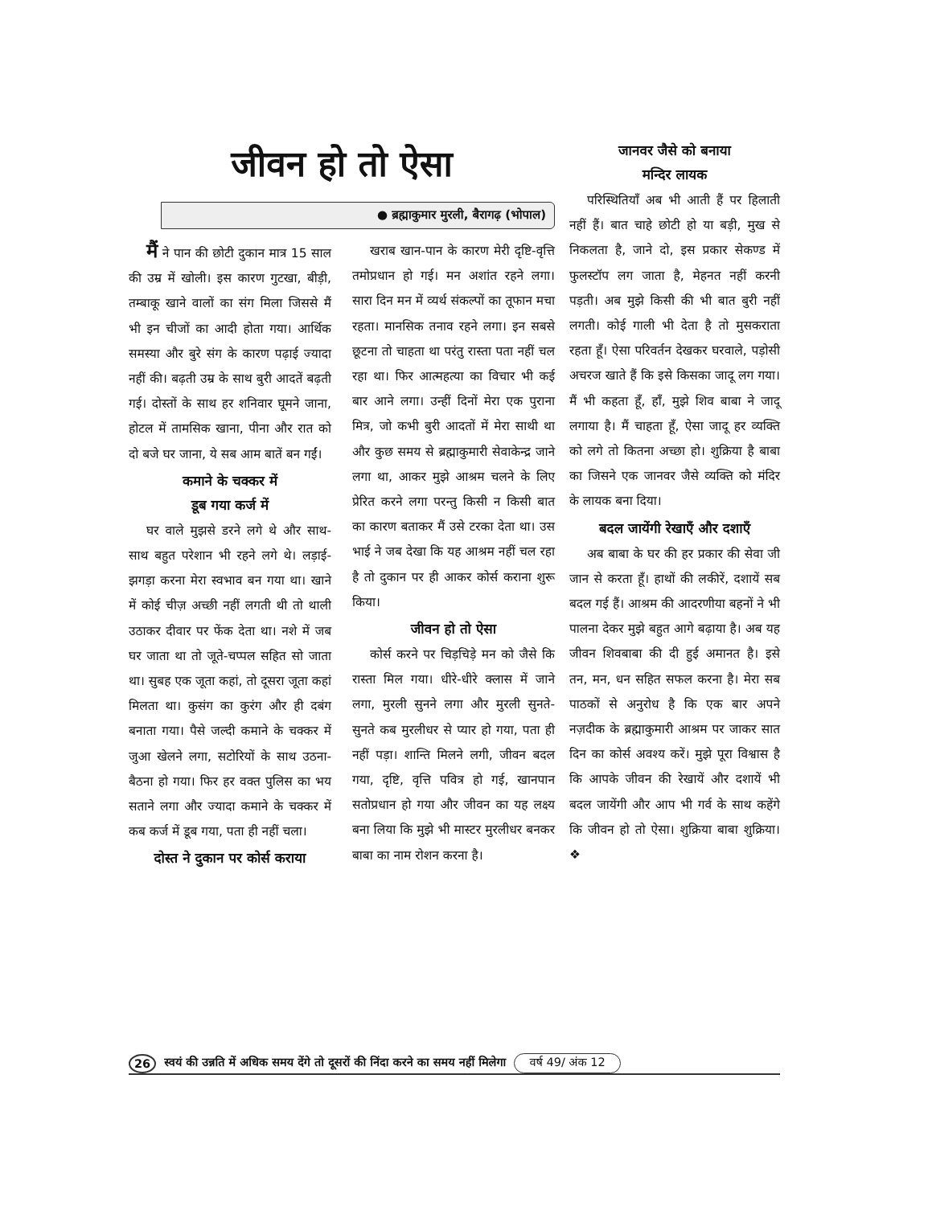जीवन हो तो ऐसा
● ब्रह्माकुमार मुरली, बैरागढ़ (भोपाल)
मैं ने पान की छोटी दुकान मात्र 15 साल की उम्र में खोली। इस कारण गुटखा, बीड़ी, तम्बाकू खाने वालों का संग मिला जिससे मैं भी इन चीजों का आदी होता गया। आर्थिक समस्या और बुरे संग के कारण पढ़ाई ज्यादा नहीं की। बढ़ती उम्र के साथ बुरी आदतें बढ़ती गई। दोस्तों के साथ हर शनिवार घूमने जाना, होटल में तामसिक खाना, पीना और रात को दो बजे घर जाना, ये सब आम बातें बन गईं।
कमाने के चक्कर में
डूब गया कर्ज में
घर वाले मुझसे डरने लगे थे और साथ-साथ बहुत परेशान भी रहने लगे थे। लड़ाई-झगड़ा करना मेरा स्वभाव बन गया था। खाने में कोई चीज़ अच्छी नहीं लगती थी तो थाली उठाकर दीवार पर फेंक देता था। नशे में जब घर जाता था तो जूते-चप्पल सहित सो जाता था। सुबह एक जूता कहां, तो दूसरा जूता कहां मिलता था। कुसंग का कुरंग और ही दबंग बनाता गया। पैसे जल्दी कमाने के चक्कर में जुआ खेलने लगा, सटोरियों के साथ उठना-बैठना हो गया। फिर हर वक्त पुलिस का भय सताने लगा और ज्यादा कमाने के चक्कर में कब कर्ज में डूब गया, पता ही नहीं चला।
दोस्त ने दुकान पर कोर्स कराया
खराब खान-पान के कारण मेरी दृष्टि-वृत्ति तमोप्रधान हो गई। मन अशांत रहने लगा। सारा दिन मन में व्यर्थ संकल्पों का तूफान मचा रहता। मानसिक तनाव रहने लगा। इन सबसे छूटना तो चाहता था परंतु रास्ता पता नहीं चल रहा था। फिर आत्महत्या का विचार भी कई बार आने लगा। उन्हीं दिनों मेरा एक पुराना मित्र, जो कभी बुरी आदतों में मेरा साथी था और कुछ समय से ब्रह्माकुमारी सेवाकेन्द्र जाने लगा था, आकर मुझे आश्रम चलने के लिए प्रेरित करने लगा परन्तु किसी न किसी बात का कारण बताकर मैं उसे टरका देता था। उस भाई ने जब देखा कि यह आश्रम नहीं चल रहा है तो दुकान पर ही आकर कोर्स कराना शुरू किया।
जीवन हो तो ऐसा
कोर्स करने पर चिड़चिड़े मन को जैसे कि रास्ता मिल गया। धीरे-धीरे क्लास में जाने लगा, मुरली सुनने लगा और मुरली सुनते-सुनते कब मुरलीधर से प्यार हो गया, पता ही नहीं पड़ा। शान्ति मिलने लगी, जीवन बदल गया, दृष्टि, वृत्ति पवित्र हो गई, खानपान सतोप्रधान हो गया और जीवन का यह लक्ष्य बना लिया कि मुझे भी मास्टर मुरलीधर बनकर बाबा का नाम रोशन करना है।
जानवर जैसे को बनाया
मन्दिर लायक
परिस्थितियाँ अब भी आती हैं पर हिलाती नहीं हैं। बात चाहे छोटी हो या बड़ी, मुख से निकलता है, जाने दो, इस प्रकार सेकण्ड में फुलस्टॉप लग जाता है, मेहनत नहीं करनी पड़ती। अब मुझे किसी की भी बात बुरी नहीं लगती। कोई गाली भी देता है तो मुसकराता रहता हूँ। ऐसा परिवर्तन देखकर घरवाले, पड़ोसी अचरज खाते हैं कि इसे किसका जादू लग गया। मैं भी कहता हूँ, हाँ, मुझे शिव बाबा ने जादू लगाया है। मैं चाहता हूँ, ऐसा जादू हर व्यक्ति को लगे तो कितना अच्छा हो। शुक्रिया है बाबा का जिसने एक जानवर जैसे व्यक्ति को मंदिर के लायक बना दिया।
बदल जायेंगी रेखाएँ और दशाएँ
अब बाबा के घर की हर प्रकार की सेवा जी जान से करता हूँ। हाथों की लकीरें, दशायें सब बदल गई हैं। आश्रम की आदरणीया बहनों ने भी पालना देकर मुझे बहुत आगे बढ़ाया है। अब यह जीवन शिवबाबा की दी हुई अमानत है। इसे तन, मन, धन सहित सफल करना है। मेरा सब पाठकों से अनुरोध है कि एक बार अपने नज़दीक के ब्रह्माकुमारी आश्रम पर जाकर सात दिन का कोर्स अवश्य करें। मुझे पूरा विश्वास है कि आपके जीवन की रेखायें और दशायें भी बदल जायेंगी और आप भी गर्व के साथ कहेंगे कि जीवन हो तो ऐसा। शुक्रिया बाबा शुक्रिया। ❖
26 स्वयं की उन्नति में अधिक समय देंगे तो दूसरों की निंदा करने का समय नहीं मिलेगा वर्ष 49/ अंक 12